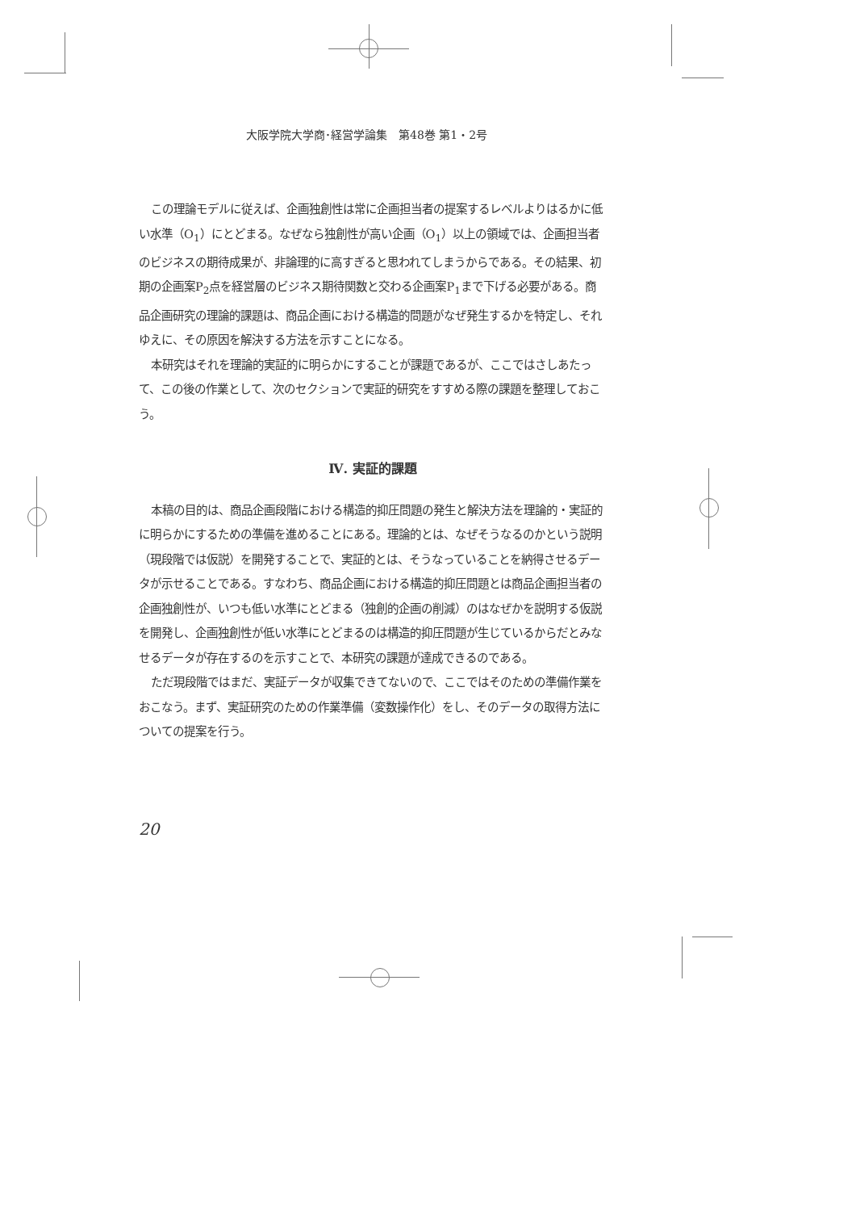大阪学院大学商･経営学論集　第48巻 第1・2号
この理論モデルに従えば、企画独創性は常に企画担当者の提案するレベルよりはるかに低い水準（O<sub>1</sub>）にとどまる。なぜなら独創性が高い企画（O<sub>1</sub>）以上の領域では、企画担当者のビジネスの期待成果が、非論理的に高すぎると思われてしまうからである。その結果、初期の企画案P<sub>2</sub>点を経営層のビジネス期待関数と交わる企画案P<sub>1</sub>まで下げる必要がある。商品企画研究の理論的課題は、商品企画における構造的問題がなぜ発生するかを特定し、それゆえに、その原因を解決する方法を示すことになる。
本研究はそれを理論的実証的に明らかにすることが課題であるが、ここではさしあたって、この後の作業として、次のセクションで実証的研究をすすめる際の課題を整理しておこう。
Ⅳ. 実証的課題
本稿の目的は、商品企画段階における構造的抑圧問題の発生と解決方法を理論的・実証的に明らかにするための準備を進めることにある。理論的とは、なぜそうなるのかという説明（現段階では仮説）を開発することで、実証的とは、そうなっていることを納得させるデータが示せることである。すなわち、商品企画における構造的抑圧問題とは商品企画担当者の企画独創性が、いつも低い水準にとどまる（独創的企画の削減）のはなぜかを説明する仮説を開発し、企画独創性が低い水準にとどまるのは構造的抑圧問題が生じているからだとみなせるデータが存在するのを示すことで、本研究の課題が達成できるのである。
ただ現段階ではまだ、実証データが収集できてないので、ここではそのための準備作業をおこなう。まず、実証研究のための作業準備（変数操作化）をし、そのデータの取得方法についての提案を行う。
20